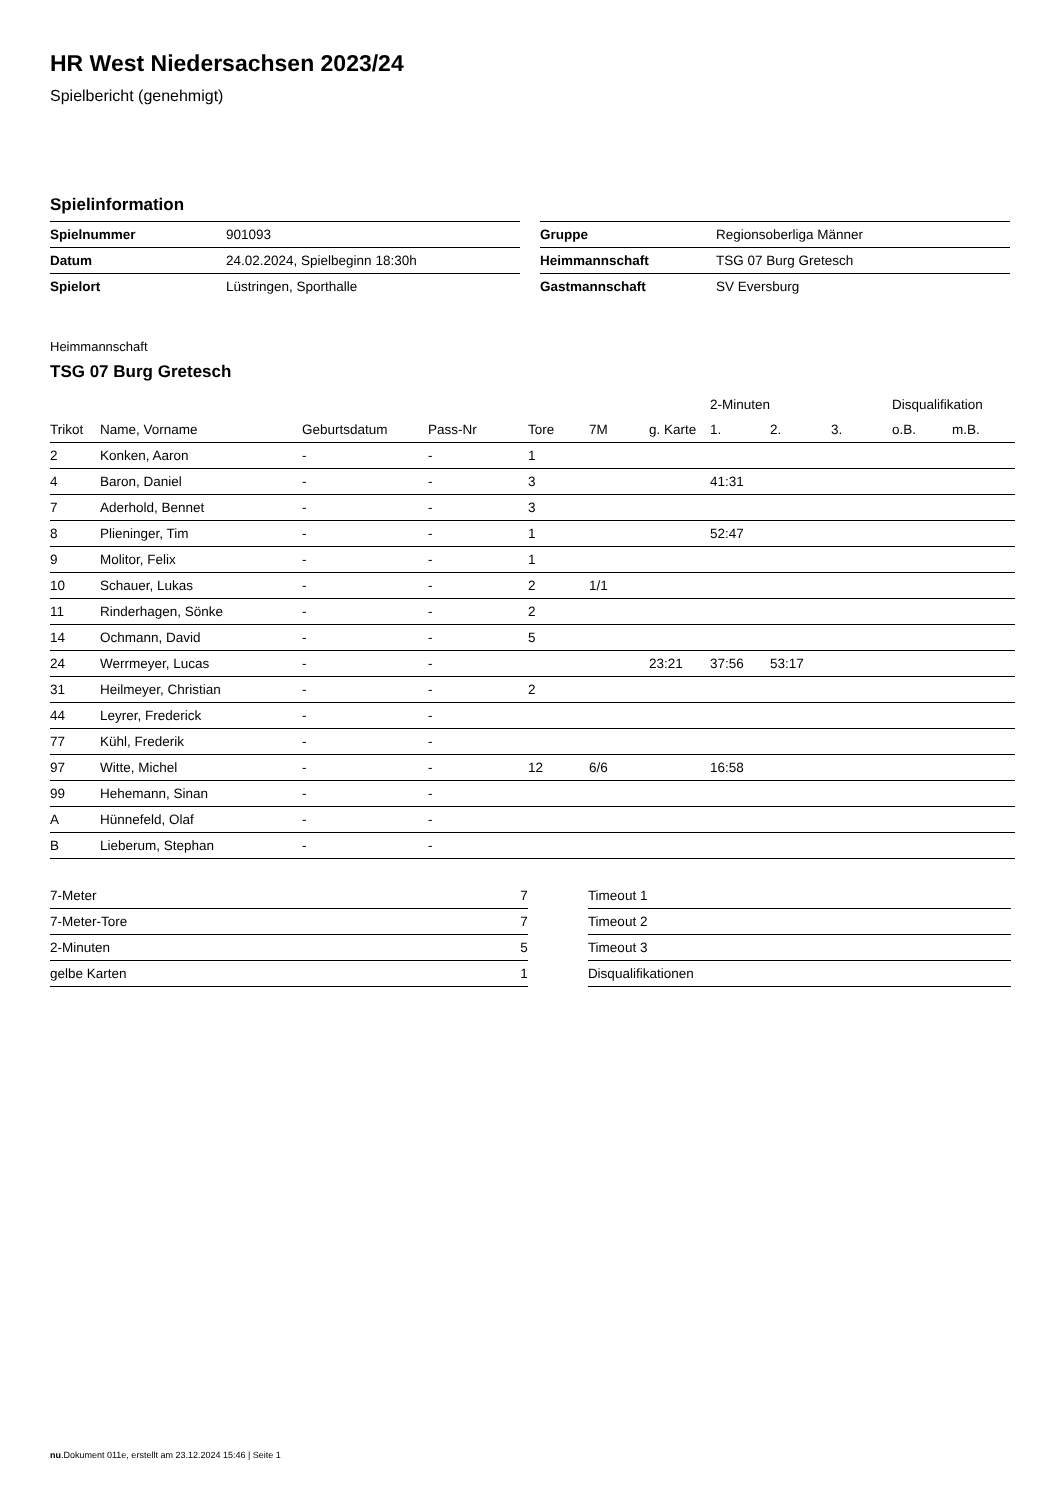HR West Niedersachsen 2023/24
Spielbericht (genehmigt)
Spielinformation
| Spielnummer | 901093 |
| Datum | 24.02.2024, Spielbeginn 18:30h |
| Spielort | Lüstringen, Sporthalle |
| Gruppe | Regionsoberliga Männer |
| Heimmannschaft | TSG 07 Burg Gretesch |
| Gastmannschaft | SV Eversburg |
Heimmannschaft
TSG 07 Burg Gretesch
| | | | | | | | 2-Minuten | | | Disqualifikation | |
| --- | --- | --- | --- | --- | --- | --- | --- | --- | --- | --- | --- |
| Trikot | Name, Vorname | Geburtsdatum | Pass-Nr | Tore | 7M | g. Karte | 1. | 2. | 3. | o.B. | m.B. |
| 2 | Konken, Aaron | - | - | 1 | | | | | | | |
| 4 | Baron, Daniel | - | - | 3 | | | 41:31 | | | | |
| 7 | Aderhold, Bennet | - | - | 3 | | | | | | | |
| 8 | Plieninger, Tim | - | - | 1 | | | 52:47 | | | | |
| 9 | Molitor, Felix | - | - | 1 | | | | | | | |
| 10 | Schauer, Lukas | - | - | 2 | 1/1 | | | | | | |
| 11 | Rinderhagen, Sönke | - | - | 2 | | | | | | | |
| 14 | Ochmann, David | - | - | 5 | | | | | | | |
| 24 | Werrmeyer, Lucas | - | - | | | 23:21 | 37:56 | 53:17 | | | |
| 31 | Heilmeyer, Christian | - | - | 2 | | | | | | | |
| 44 | Leyrer, Frederick | - | - | | | | | | | | |
| 77 | Kühl, Frederik | - | - | | | | | | | | |
| 97 | Witte, Michel | - | - | 12 | 6/6 | | 16:58 | | | | |
| 99 | Hehemann, Sinan | - | - | | | | | | | | |
| A | Hünnefeld, Olaf | - | - | | | | | | | | |
| B | Lieberum, Stephan | - | - | | | | | | | | |
| 7-Meter | 7 |
| 7-Meter-Tore | 7 |
| 2-Minuten | 5 |
| gelbe Karten | 1 |
| Timeout 1 | |
| Timeout 2 | |
| Timeout 3 | |
| Disqualifikationen | |
nu.Dokument 011e, erstellt am 23.12.2024 15:46 | Seite 1